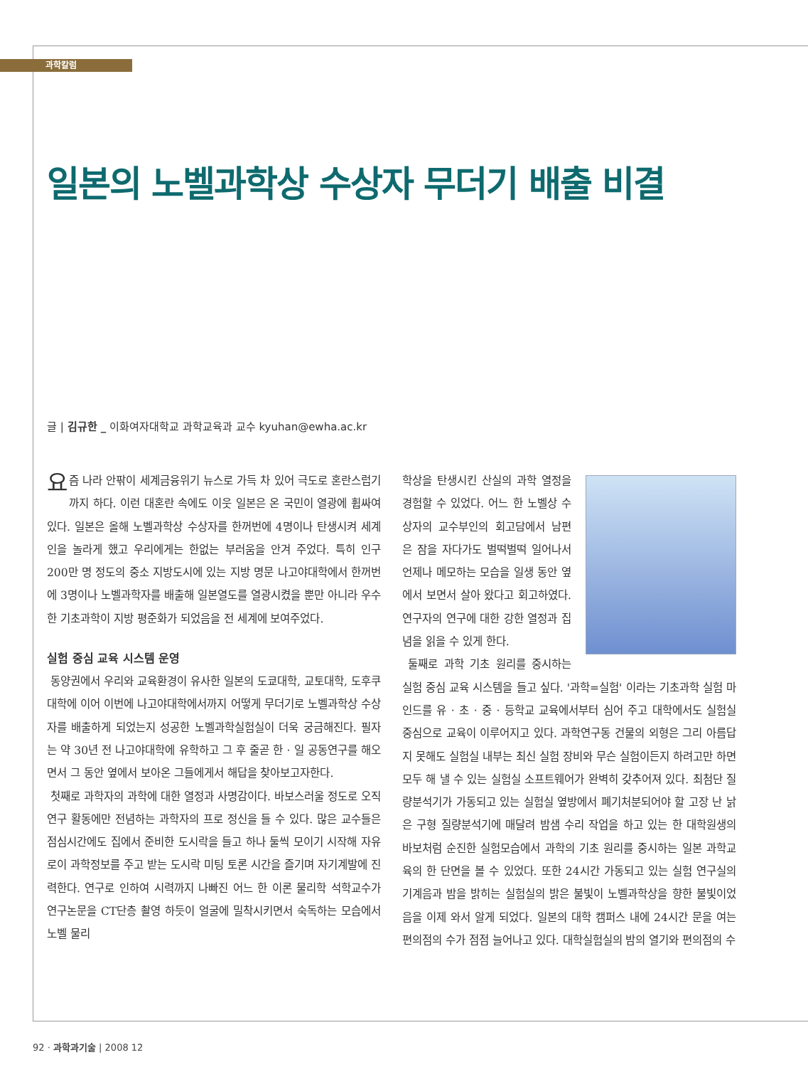과학칼럼
일본의 노벨과학상 수상자 무더기 배출 비결
글 | 김규한 _ 이화여자대학교 과학교육과 교수 kyuhan@ewha.ac.kr
요즘 나라 안팎이 세계금융위기 뉴스로 가득 차 있어 극도로 혼란스럽기까지 하다. 이런 대혼란 속에도 이웃 일본은 온 국민이 열광에 휩싸여 있다. 일본은 올해 노벨과학상 수상자를 한꺼번에 4명이나 탄생시켜 세계인을 놀라게 했고 우리에게는 한없는 부러움을 안겨 주었다. 특히 인구 200만 명 정도의 중소 지방도시에 있는 지방 명문 나고야대학에서 한꺼번에 3명이나 노벨과학자를 배출해 일본열도를 열광시켰을 뿐만 아니라 우수한 기초과학이 지방 평준화가 되었음을 전 세계에 보여주었다.
실험 중심 교육 시스템 운영
동양권에서 우리와 교육환경이 유사한 일본의 도쿄대학, 교토대학, 도후쿠대학에 이어 이번에 나고야대학에서까지 어떻게 무더기로 노벨과학상 수상자를 배출하게 되었는지 성공한 노벨과학실험실이 더욱 궁금해진다. 필자는 약 30년 전 나고야대학에 유학하고 그 후 줄곧 한 · 일 공동연구를 해오면서 그 동안 옆에서 보아온 그들에게서 해답을 찾아보고자한다.
첫째로 과학자의 과학에 대한 열정과 사명감이다. 바보스러울 정도로 오직 연구 활동에만 전념하는 과학자의 프로 정신을 들 수 있다. 많은 교수들은 점심시간에도 집에서 준비한 도시락을 들고 하나 둘씩 모이기 시작해 자유로이 과학정보를 주고 받는 도시락 미팅 토론 시간을 즐기며 자기계발에 진력한다. 연구로 인하여 시력까지 나빠진 어느 한 이론 물리학 석학교수가 연구논문을 CT단층 촬영 하듯이 얼굴에 밀착시키면서 숙독하는 모습에서 노벨 물리
학상을 탄생시킨 산실의 과학 열정을 경험할 수 있었다. 어느 한 노벨상 수상자의 교수부인의 회고담에서 남편은 잠을 자다가도 벌떡벌떡 일어나서 언제나 메모하는 모습을 일생 동안 옆에서 보면서 살아 왔다고 회고하였다. 연구자의 연구에 대한 강한 열정과 집념을 읽을 수 있게 한다.
둘째로 과학 기초 원리를 중시하는 실험 중심 교육 시스템을 들고 싶다. '과학=실험' 이라는 기초과학 실험 마인드를 유 · 초 · 중 · 등학교 교육에서부터 심어 주고 대학에서도 실험실 중심으로 교육이 이루어지고 있다. 과학연구동 건물의 외형은 그리 아름답지 못해도 실험실 내부는 최신 실험 장비와 무슨 실험이든지 하려고만 하면 모두 해 낼 수 있는 실험실 소프트웨어가 완벽히 갖추어져 있다. 최첨단 질량분석기가 가동되고 있는 실험실 옆방에서 폐기처분되어야 할 고장 난 낡은 구형 질량분석기에 매달려 밤샘 수리 작업을 하고 있는 한 대학원생의 바보처럼 순진한 실험모습에서 과학의 기초 원리를 중시하는 일본 과학교육의 한 단면을 볼 수 있었다. 또한 24시간 가동되고 있는 실험 연구실의 기계음과 밤을 밝히는 실험실의 밝은 불빛이 노벨과학상을 향한 불빛이었음을 이제 와서 알게 되었다. 일본의 대학 캠퍼스 내에 24시간 문을 여는 편의점의 수가 점점 늘어나고 있다. 대학실험실의 밤의 열기와 편의점의 수
92 · 과학과기술 | 2008 12